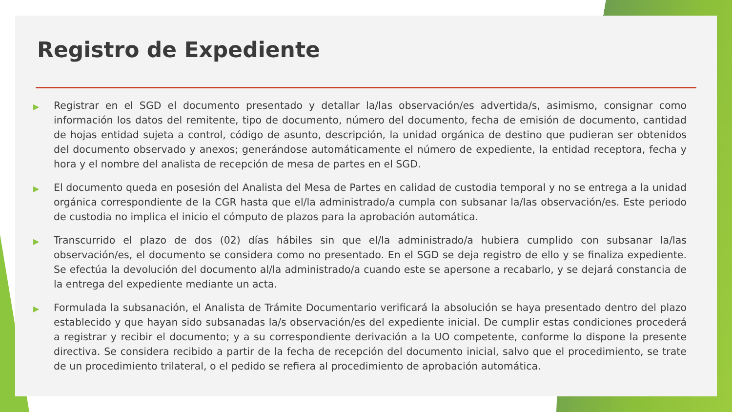Registro de Expediente
▶ Registrar en el SGD el documento presentado y detallar la/las observación/es advertida/s, asimismo, consignar como información los datos del remitente, tipo de documento, número del documento, fecha de emisión de documento, cantidad de hojas entidad sujeta a control, código de asunto, descripción, la unidad orgánica de destino que pudieran ser obtenidos del documento observado y anexos; generándose automáticamente el número de expediente, la entidad receptora, fecha y hora y el nombre del analista de recepción de mesa de partes en el SGD.
▶ El documento queda en posesión del Analista del Mesa de Partes en calidad de custodia temporal y no se entrega a la unidad orgánica correspondiente de la CGR hasta que el/la administrado/a cumpla con subsanar la/las observación/es. Este periodo de custodia no implica el inicio el cómputo de plazos para la aprobación automática.
▶ Transcurrido el plazo de dos (02) días hábiles sin que el/la administrado/a hubiera cumplido con subsanar la/las observación/es, el documento se considera como no presentado. En el SGD se deja registro de ello y se finaliza expediente. Se efectúa la devolución del documento al/la administrado/a cuando este se apersone a recabarlo, y se dejará constancia de la entrega del expediente mediante un acta.
▶ Formulada la subsanación, el Analista de Trámite Documentario verificará la absolución se haya presentado dentro del plazo establecido y que hayan sido subsanadas la/s observación/es del expediente inicial. De cumplir estas condiciones procederá a registrar y recibir el documento; y a su correspondiente derivación a la UO competente, conforme lo dispone la presente directiva. Se considera recibido a partir de la fecha de recepción del documento inicial, salvo que el procedimiento, se trate de un procedimiento trilateral, o el pedido se refiera al procedimiento de aprobación automática.